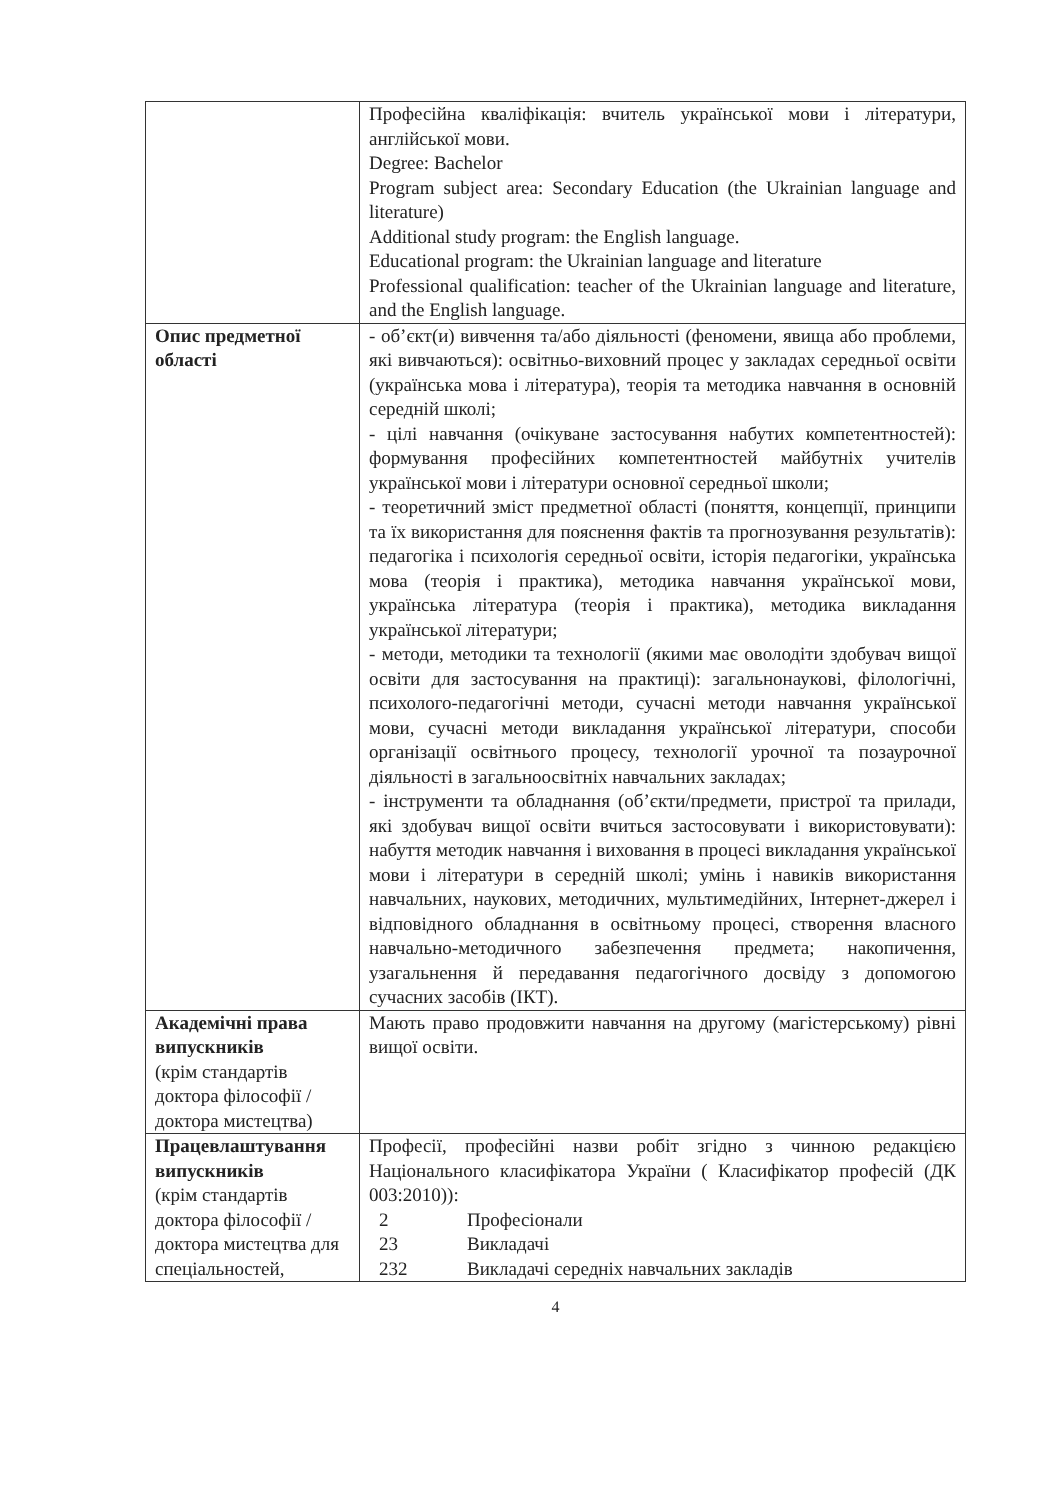| | Професійна кваліфікація: вчитель української мови і літератури, англійської мови. Degree: Bachelor Program subject area: Secondary Education (the Ukrainian language and literature) Additional study program: the English language. Educational program: the Ukrainian language and literature Professional qualification: teacher of the Ukrainian language and literature, and the English language. |
| Опис предметної області | - об’єкт(и) вивчення та/або діяльності (феномени, явища або проблеми, які вивчаються): освітньо-виховний процес у закладах середньої освіти (українська мова і література), теорія та методика навчання в основній середній школі; - цілі навчання (очікуване застосування набутих компетентностей): формування професійних компетентностей майбутніх учителів української мови і літератури основної середньої школи; - теоретичний зміст предметної області (поняття, концепції, принципи та їх використання для пояснення фактів та прогнозування результатів): педагогіка і психологія середньої освіти, історія педагогіки, українська мова (теорія і практика), методика навчання української мови, українська література (теорія і практика), методика викладання української літератури; - методи, методики та технології (якими має оволодіти здобувач вищої освіти для застосування на практиці): загальнонаукові, філологічні, психолого-педагогічні методи, сучасні методи навчання української мови, сучасні методи викладання української літератури, способи організації освітнього процесу, технології урочної та позаурочної діяльності в загальноосвітніх навчальних закладах; - інструменти та обладнання (об’єкти/предмети, пристрої та прилади, які здобувач вищої освіти вчиться застосовувати і використовувати): набуття методик навчання і виховання в процесі викладання української мови і літератури в середній школі; умінь і навиків використання навчальних, наукових, методичних, мультимедійних, Інтернет-джерел і відповідного обладнання в освітньому процесі, створення власного навчально-методичного забезпечення предмета; накопичення, узагальнення й передавання педагогічного досвіду з допомогою сучасних засобів (ІКТ). |
| Академічні права випускників (крім стандартів доктора філософії / доктора мистецтва) | Мають право продовжити навчання на другому (магістерському) рівні вищої освіти. |
| Працевлаштування випускників (крім стандартів доктора філософії / доктора мистецтва для спеціальностей, | Професії, професійні назви робіт згідно з чинною редакцією Національного класифікатора України ( Класифікатор професій (ДК 003:2010)): / 2 / Професіонали / / 23 / Викладачі / / 232 / Викладачі середніх навчальних закладів / |
4